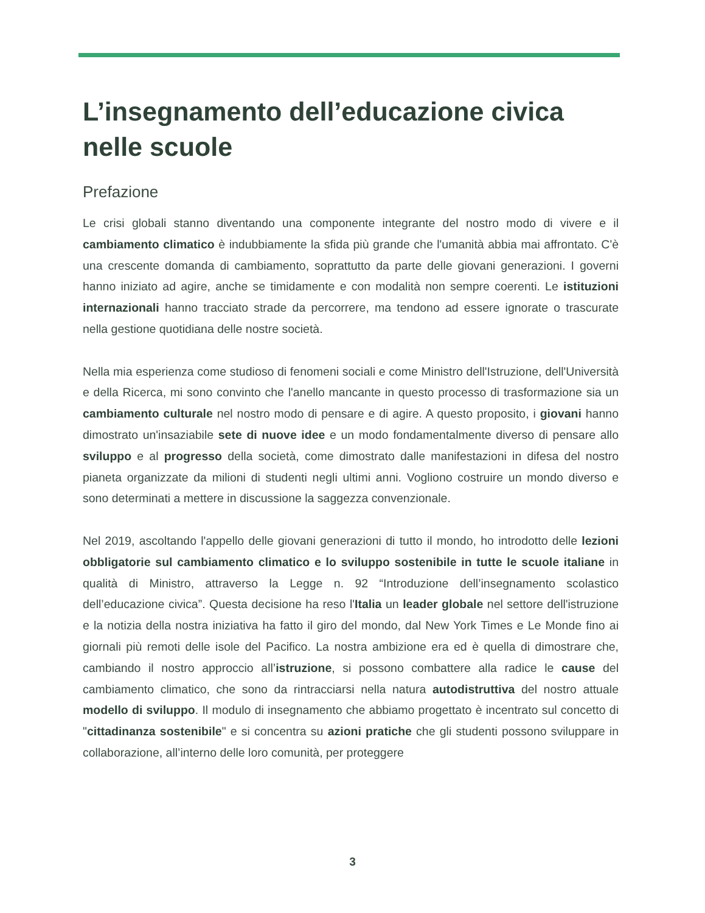L’insegnamento dell’educazione civica nelle scuole
Prefazione
Le crisi globali stanno diventando una componente integrante del nostro modo di vivere e il cambiamento climatico è indubbiamente la sfida più grande che l'umanità abbia mai affrontato. C'è una crescente domanda di cambiamento, soprattutto da parte delle giovani generazioni. I governi hanno iniziato ad agire, anche se timidamente e con modalità non sempre coerenti. Le istituzioni internazionali hanno tracciato strade da percorrere, ma tendono ad essere ignorate o trascurate nella gestione quotidiana delle nostre società.
Nella mia esperienza come studioso di fenomeni sociali e come Ministro dell'Istruzione, dell'Università e della Ricerca, mi sono convinto che l'anello mancante in questo processo di trasformazione sia un cambiamento culturale nel nostro modo di pensare e di agire. A questo proposito, i giovani hanno dimostrato un'insaziabile sete di nuove idee e un modo fondamentalmente diverso di pensare allo sviluppo e al progresso della società, come dimostrato dalle manifestazioni in difesa del nostro pianeta organizzate da milioni di studenti negli ultimi anni. Vogliono costruire un mondo diverso e sono determinati a mettere in discussione la saggezza convenzionale.
Nel 2019, ascoltando l'appello delle giovani generazioni di tutto il mondo, ho introdotto delle lezioni obbligatorie sul cambiamento climatico e lo sviluppo sostenibile in tutte le scuole italiane in qualità di Ministro, attraverso la Legge n. 92 “Introduzione dell’insegnamento scolastico dell’educazione civica”. Questa decisione ha reso l'Italia un leader globale nel settore dell'istruzione e la notizia della nostra iniziativa ha fatto il giro del mondo, dal New York Times e Le Monde fino ai giornali più remoti delle isole del Pacifico. La nostra ambizione era ed è quella di dimostrare che, cambiando il nostro approccio all’istruzione, si possono combattere alla radice le cause del cambiamento climatico, che sono da rintracciarsi nella natura autodistruttiva del nostro attuale modello di sviluppo. Il modulo di insegnamento che abbiamo progettato è incentrato sul concetto di "cittadinanza sostenibile" e si concentra su azioni pratiche che gli studenti possono sviluppare in collaborazione, all’interno delle loro comunità, per proteggere
3